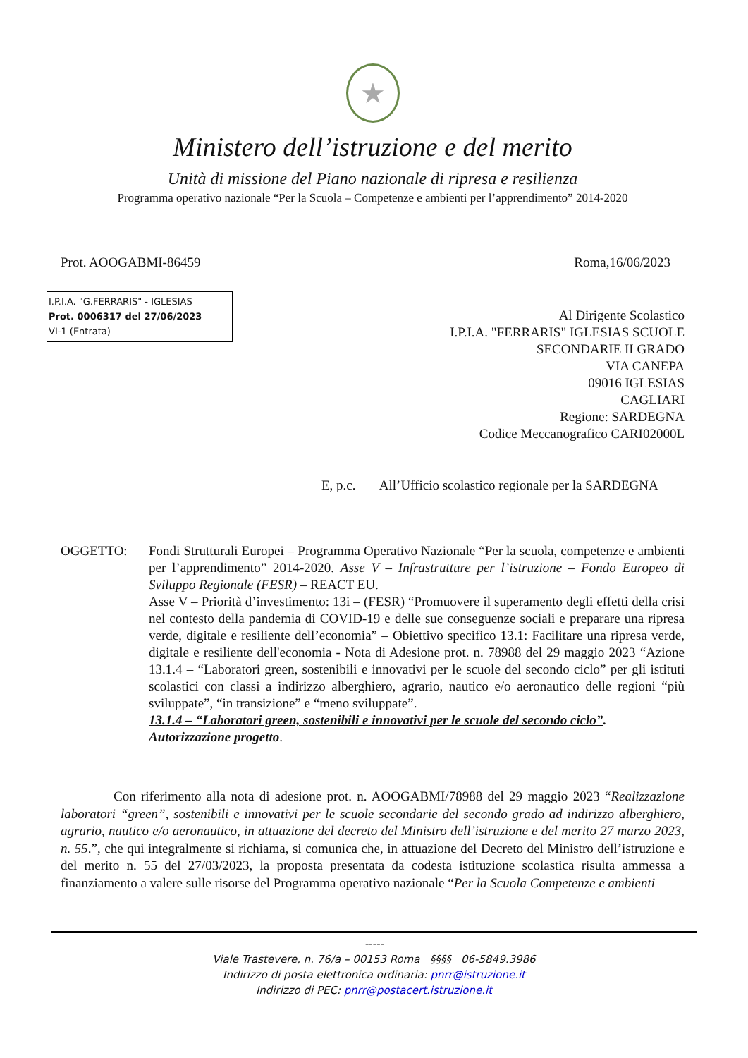★
Ministero dell’istruzione e del merito
Unità di missione del Piano nazionale di ripresa e resilienza
Programma operativo nazionale “Per la Scuola – Competenze e ambienti per l’apprendimento” 2014-2020
Prot. AOOGABMI-86459 Roma,16/06/2023
I.P.I.A. "G.FERRARIS" - IGLESIAS
Prot. 0006317 del 27/06/2023
VI-1 (Entrata)
Al Dirigente Scolastico
I.P.I.A. "FERRARIS" IGLESIAS SCUOLE
SECONDARIE II GRADO
VIA CANEPA
09016 IGLESIAS
CAGLIARI
Regione: SARDEGNA
Codice Meccanografico CARI02000L
E, p.c. All’Ufficio scolastico regionale per la SARDEGNA
OGGETTO: Fondi Strutturali Europei – Programma Operativo Nazionale “Per la scuola, competenze e ambienti per l’apprendimento” 2014-2020. Asse V – Infrastrutture per l’istruzione – Fondo Europeo di Sviluppo Regionale (FESR) – REACT EU.
Asse V – Priorità d’investimento: 13i – (FESR) “Promuovere il superamento degli effetti della crisi nel contesto della pandemia di COVID-19 e delle sue conseguenze sociali e preparare una ripresa verde, digitale e resiliente dell’economia” – Obiettivo specifico 13.1: Facilitare una ripresa verde, digitale e resiliente dell'economia - Nota di Adesione prot. n. 78988 del 29 maggio 2023 “Azione 13.1.4 – “Laboratori green, sostenibili e innovativi per le scuole del secondo ciclo” per gli istituti scolastici con classi a indirizzo alberghiero, agrario, nautico e/o aeronautico delle regioni “più sviluppate”, “in transizione” e “meno sviluppate”.
13.1.4 – “Laboratori green, sostenibili e innovativi per le scuole del secondo ciclo”.
Autorizzazione progetto.
Con riferimento alla nota di adesione prot. n. AOOGABMI/78988 del 29 maggio 2023 “Realizzazione laboratori “green”, sostenibili e innovativi per le scuole secondarie del secondo grado ad indirizzo alberghiero, agrario, nautico e/o aeronautico, in attuazione del decreto del Ministro dell’istruzione e del merito 27 marzo 2023, n. 55.”, che qui integralmente si richiama, si comunica che, in attuazione del Decreto del Ministro dell’istruzione e del merito n. 55 del 27/03/2023, la proposta presentata da codesta istituzione scolastica risulta ammessa a finanziamento a valere sulle risorse del Programma operativo nazionale “Per la Scuola Competenze e ambienti
-----
Viale Trastevere, n. 76/a – 00153 Roma §§§§ 06-5849.3986
Indirizzo di posta elettronica ordinaria: pnrr@istruzione.it
Indirizzo di PEC: pnrr@postacert.istruzione.it